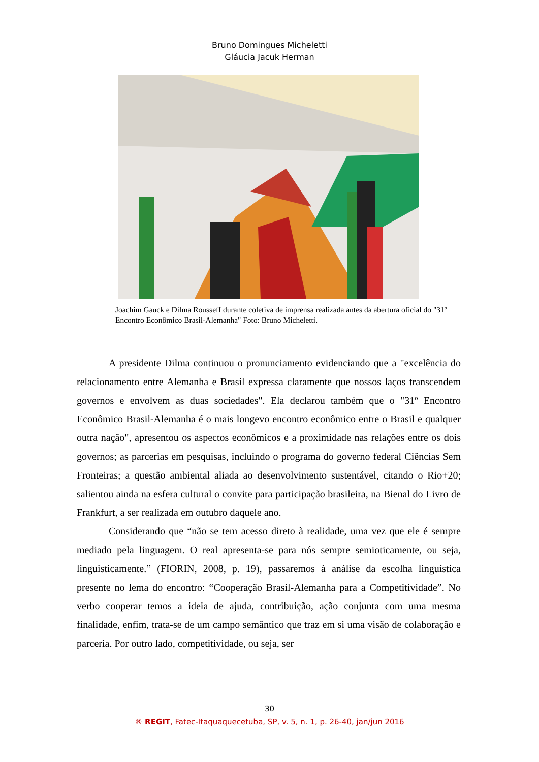Bruno Domingues Micheletti
Gláucia Jacuk Herman
Joachim Gauck e Dilma Rousseff durante coletiva de imprensa realizada antes da abertura oficial do "31º Encontro Econômico Brasil-Alemanha" Foto: Bruno Micheletti.
A presidente Dilma continuou o pronunciamento evidenciando que a "excelência do relacionamento entre Alemanha e Brasil expressa claramente que nossos laços transcendem governos e envolvem as duas sociedades". Ela declarou também que o "31º Encontro Econômico Brasil-Alemanha é o mais longevo encontro econômico entre o Brasil e qualquer outra nação", apresentou os aspectos econômicos e a proximidade nas relações entre os dois governos; as parcerias em pesquisas, incluindo o programa do governo federal Ciências Sem Fronteiras; a questão ambiental aliada ao desenvolvimento sustentável, citando o Rio+20; salientou ainda na esfera cultural o convite para participação brasileira, na Bienal do Livro de Frankfurt, a ser realizada em outubro daquele ano.
Considerando que “não se tem acesso direto à realidade, uma vez que ele é sempre mediado pela linguagem. O real apresenta-se para nós sempre semioticamente, ou seja, linguisticamente.” (FIORIN, 2008, p. 19), passaremos à análise da escolha linguística presente no lema do encontro: “Cooperação Brasil-Alemanha para a Competitividade”. No verbo cooperar temos a ideia de ajuda, contribuição, ação conjunta com uma mesma finalidade, enfim, trata-se de um campo semântico que traz em si uma visão de colaboração e parceria. Por outro lado, competitividade, ou seja, ser
30
® REGIT, Fatec-Itaquaquecetuba, SP, v. 5, n. 1, p. 26-40, jan/jun 2016